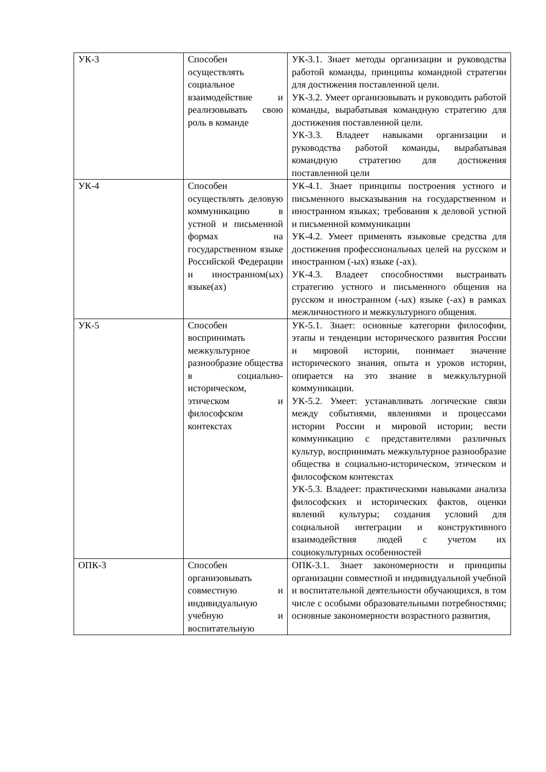| УК-3 | Способен осуществлять социальное взаимодействие и реализовывать свою роль в команде | УК-3.1. Знает методы организации и руководства работой команды, принципы командной стратегии для достижения поставленной цели. УК-3.2. Умеет организовывать и руководить работой команды, вырабатывая командную стратегию для достижения поставленной цели. УК-3.3. Владеет навыками организации и руководства работой команды, вырабатывая командную стратегию для достижения поставленной цели |
| УК-4 | Способен осуществлять деловую коммуникацию в устной и письменной формах на государственном языке Российской Федерации и иностранном(ых) языке(ах) | УК-4.1. Знает принципы построения устного и письменного высказывания на государственном и иностранном языках; требования к деловой устной и письменной коммуникации УК-4.2. Умеет применять языковые средства для достижения профессиональных целей на русском и иностранном (-ых) языке (-ах). УК-4.3. Владеет способностями выстраивать стратегию устного и письменного общения на русском и иностранном (-ых) языке (-ах) в рамках межличностного и межкультурного общения. |
| УК-5 | Способен воспринимать межкультурное разнообразие общества в социально-историческом, этическом и философском контекстах | УК-5.1. Знает: основные категории философии, этапы и тенденции исторического развития России и мировой истории, понимает значение исторического знания, опыта и уроков истории, опирается на это знание в межкультурной коммуникации. УК-5.2. Умеет: устанавливать логические связи между событиями, явлениями и процессами истории России и мировой истории; вести коммуникацию с представителями различных культур, воспринимать межкультурное разнообразие общества в социально-историческом, этическом и философском контекстах УК-5.3. Владеет: практическими навыками анализа философских и исторических фактов, оценки явлений культуры; создания условий для социальной интеграции и конструктивного взаимодействия людей с учетом их социокультурных особенностей |
| ОПК-3 | Способен организовывать совместную и индивидуальную учебную и воспитательную | ОПК-3.1. Знает закономерности и принципы организации совместной и индивидуальной учебной и воспитательной деятельности обучающихся, в том числе с особыми образовательными потребностями; основные закономерности возрастного развития, |